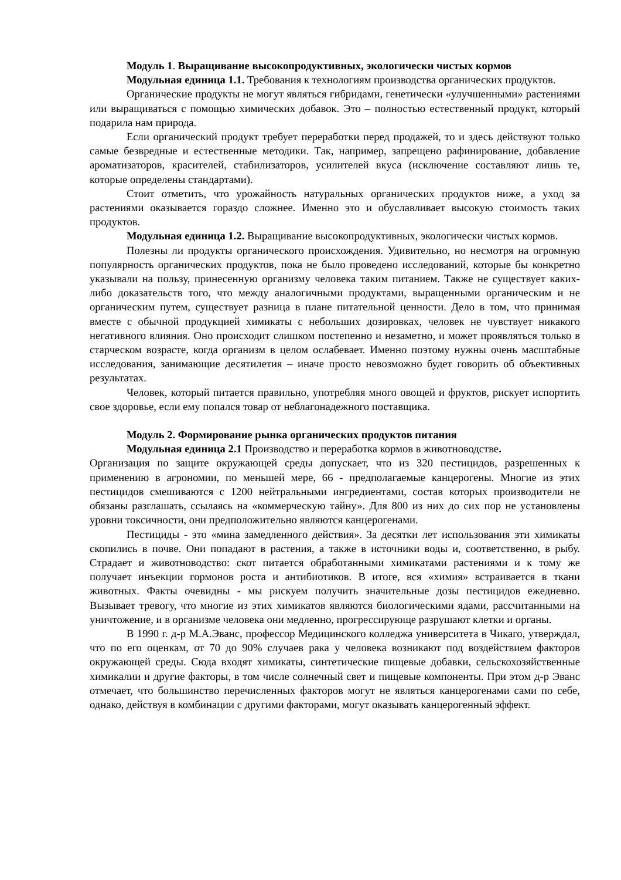Модуль 1. Выращивание высокопродуктивных, экологически чистых кормов
Модульная единица 1.1. Требования к технологиям производства органических продуктов.
Органические продукты не могут являться гибридами, генетически «улучшенными» растениями или выращиваться с помощью химических добавок. Это – полностью естественный продукт, который подарила нам природа.
Если органический продукт требует переработки перед продажей, то и здесь действуют только самые безвредные и естественные методики. Так, например, запрещено рафинирование, добавление ароматизаторов, красителей, стабилизаторов, усилителей вкуса (исключение составляют лишь те, которые определены стандартами).
Стоит отметить, что урожайность натуральных органических продуктов ниже, а уход за растениями оказывается гораздо сложнее. Именно это и обуславливает высокую стоимость таких продуктов.
Модульная единица 1.2. Выращивание высокопродуктивных, экологически чистых кормов.
Полезны ли продукты органического происхождения. Удивительно, но несмотря на огромную популярность органических продуктов, пока не было проведено исследований, которые бы конкретно указывали на пользу, принесенную организму человека таким питанием. Также не существует каких-либо доказательств того, что между аналогичными продуктами, выращенными органическим и не органическим путем, существует разница в плане питательной ценности. Дело в том, что принимая вместе с обычной продукцией химикаты с небольших дозировках, человек не чувствует никакого негативного влияния. Оно происходит слишком постепенно и незаметно, и может проявляться только в старческом возрасте, когда организм в целом ослабевает. Именно поэтому нужны очень масштабные исследования, занимающие десятилетия – иначе просто невозможно будет говорить об объективных результатах.
Человек, который питается правильно, употребляя много овощей и фруктов, рискует испортить свое здоровье, если ему попался товар от неблагонадежного поставщика.
Модуль 2. Формирование рынка органических продуктов питания
Модульная единица 2.1 Производство и переработка кормов в животноводстве.
Организация по защите окружающей среды допускает, что из 320 пестицидов, разрешенных к применению в агрономии, по меньшей мере, 66 - предполагаемые канцерогены. Многие из этих пестицидов смешиваются с 1200 нейтральными ингредиентами, состав которых производители не обязаны разглашать, ссылаясь на «коммерческую тайну». Для 800 из них до сих пор не установлены уровни токсичности, они предположительно являются канцерогенами.
Пестициды - это «мина замедленного действия». За десятки лет использования эти химикаты скопились в почве. Они попадают в растения, а также в источники воды и, соответственно, в рыбу. Страдает и животноводство: скот питается обработанными химикатами растениями и к тому же получает инъекции гормонов роста и антибиотиков. В итоге, вся «химия» встраивается в ткани животных. Факты очевидны - мы рискуем получить значительные дозы пестицидов ежедневно. Вызывает тревогу, что многие из этих химикатов являются биологическими ядами, рассчитанными на уничтожение, и в организме человека они медленно, прогрессирующе разрушают клетки и органы.
В 1990 г. д-р М.А.Эванс, профессор Медицинского колледжа университета в Чикаго, утверждал, что по его оценкам, от 70 до 90% случаев рака у человека возникают под воздействием факторов окружающей среды. Сюда входят химикаты, синтетические пищевые добавки, сельскохозяйственные химикалии и другие факторы, в том числе солнечный свет и пищевые компоненты. При этом д-р Эванс отмечает, что большинство перечисленных факторов могут не являться канцерогенами сами по себе, однако, действуя в комбинации с другими факторами, могут оказывать канцерогенный эффект.